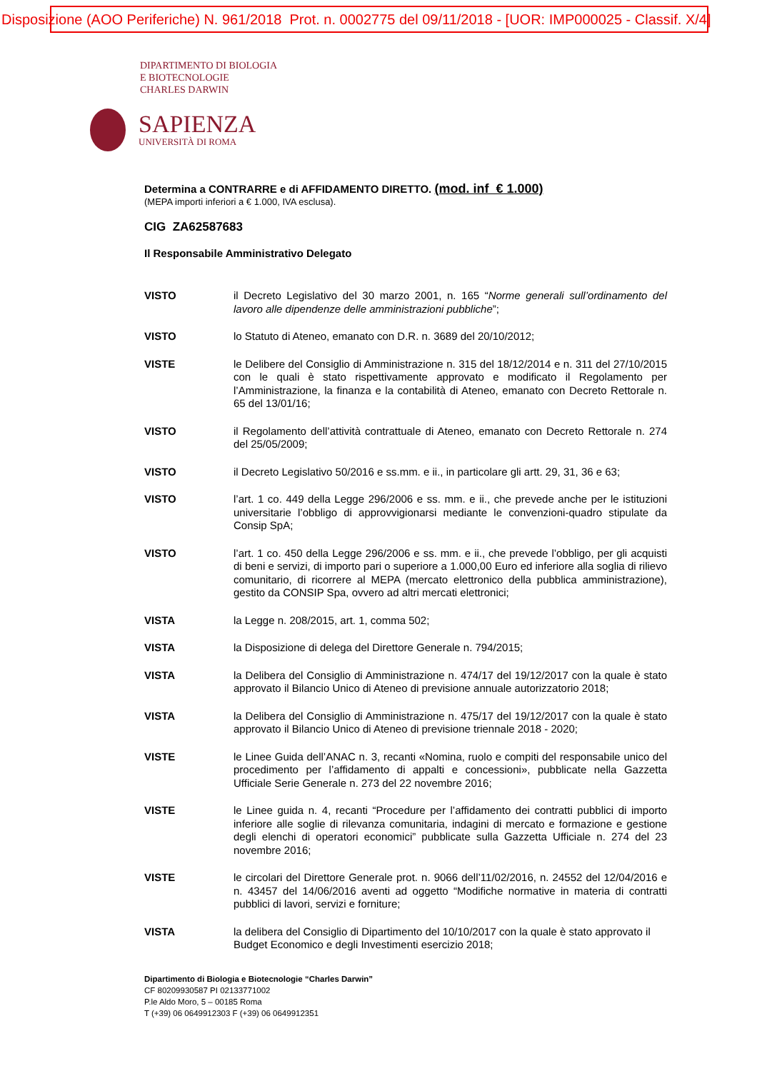Disposizione (AOO Periferiche) N. 961/2018 Prot. n. 0002775 del 09/11/2018 - [UOR: IMP000025 - Classif. X/4]
DIPARTIMENTO DI BIOLOGIA
E BIOTECNOLOGIE
CHARLES DARWIN
SAPIENZA
UNIVERSITÀ DI ROMA
Determina a CONTRARRE e di AFFIDAMENTO DIRETTO. (mod. inf € 1.000)
(MEPA importi inferiori a € 1.000, IVA esclusa).
CIG ZA62587683
Il Responsabile Amministrativo Delegato
VISTO il Decreto Legislativo del 30 marzo 2001, n. 165 “Norme generali sull’ordinamento del lavoro alle dipendenze delle amministrazioni pubbliche”;
VISTO lo Statuto di Ateneo, emanato con D.R. n. 3689 del 20/10/2012;
VISTE le Delibere del Consiglio di Amministrazione n. 315 del 18/12/2014 e n. 311 del 27/10/2015 con le quali è stato rispettivamente approvato e modificato il Regolamento per l’Amministrazione, la finanza e la contabilità di Ateneo, emanato con Decreto Rettorale n. 65 del 13/01/16;
VISTO il Regolamento dell’attività contrattuale di Ateneo, emanato con Decreto Rettorale n. 274 del 25/05/2009;
VISTO il Decreto Legislativo 50/2016 e ss.mm. e ii., in particolare gli artt. 29, 31, 36 e 63;
VISTO l’art. 1 co. 449 della Legge 296/2006 e ss. mm. e ii., che prevede anche per le istituzioni universitarie l’obbligo di approvvigionarsi mediante le convenzioni-quadro stipulate da Consip SpA;
VISTO l’art. 1 co. 450 della Legge 296/2006 e ss. mm. e ii., che prevede l’obbligo, per gli acquisti di beni e servizi, di importo pari o superiore a 1.000,00 Euro ed inferiore alla soglia di rilievo comunitario, di ricorrere al MEPA (mercato elettronico della pubblica amministrazione), gestito da CONSIP Spa, ovvero ad altri mercati elettronici;
VISTA la Legge n. 208/2015, art. 1, comma 502;
VISTA la Disposizione di delega del Direttore Generale n. 794/2015;
VISTA la Delibera del Consiglio di Amministrazione n. 474/17 del 19/12/2017 con la quale è stato approvato il Bilancio Unico di Ateneo di previsione annuale autorizzatorio 2018;
VISTA la Delibera del Consiglio di Amministrazione n. 475/17 del 19/12/2017 con la quale è stato approvato il Bilancio Unico di Ateneo di previsione triennale 2018 - 2020;
VISTE le Linee Guida dell’ANAC n. 3, recanti «Nomina, ruolo e compiti del responsabile unico del procedimento per l’affidamento di appalti e concessioni», pubblicate nella Gazzetta Ufficiale Serie Generale n. 273 del 22 novembre 2016;
VISTE le Linee guida n. 4, recanti “Procedure per l’affidamento dei contratti pubblici di importo inferiore alle soglie di rilevanza comunitaria, indagini di mercato e formazione e gestione degli elenchi di operatori economici” pubblicate sulla Gazzetta Ufficiale n. 274 del 23 novembre 2016;
VISTE le circolari del Direttore Generale prot. n. 9066 dell’11/02/2016, n. 24552 del 12/04/2016 e n. 43457 del 14/06/2016 aventi ad oggetto “Modifiche normative in materia di contratti pubblici di lavori, servizi e forniture;
VISTA la delibera del Consiglio di Dipartimento del 10/10/2017 con la quale è stato approvato il Budget Economico e degli Investimenti esercizio 2018;
Dipartimento di Biologia e Biotecnologie “Charles Darwin”
CF 80209930587 PI 02133771002
P.le Aldo Moro, 5 – 00185 Roma
T (+39) 06 0649912303 F (+39) 06 0649912351